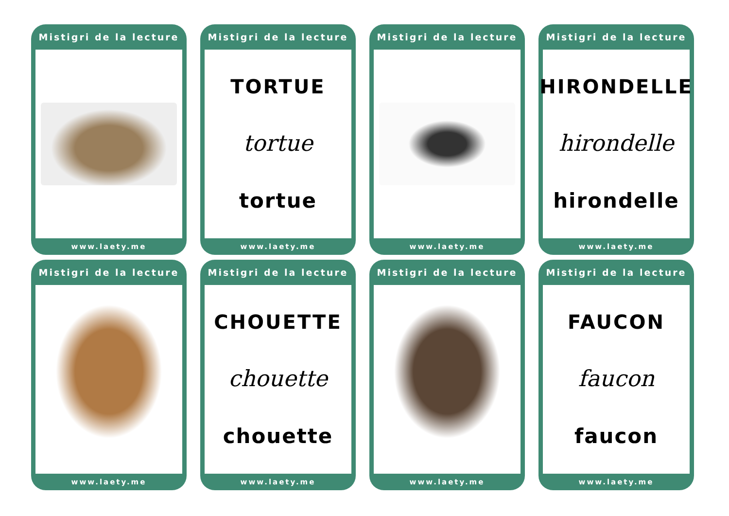Mistigri de la lecture
www.laety.me
Mistigri de la lecture
TORTUE
tortue
tortue
www.laety.me
Mistigri de la lecture
www.laety.me
Mistigri de la lecture
HIRONDELLE
hirondelle
hirondelle
www.laety.me
Mistigri de la lecture
www.laety.me
Mistigri de la lecture
CHOUETTE
chouette
chouette
www.laety.me
Mistigri de la lecture
www.laety.me
Mistigri de la lecture
FAUCON
faucon
faucon
www.laety.me